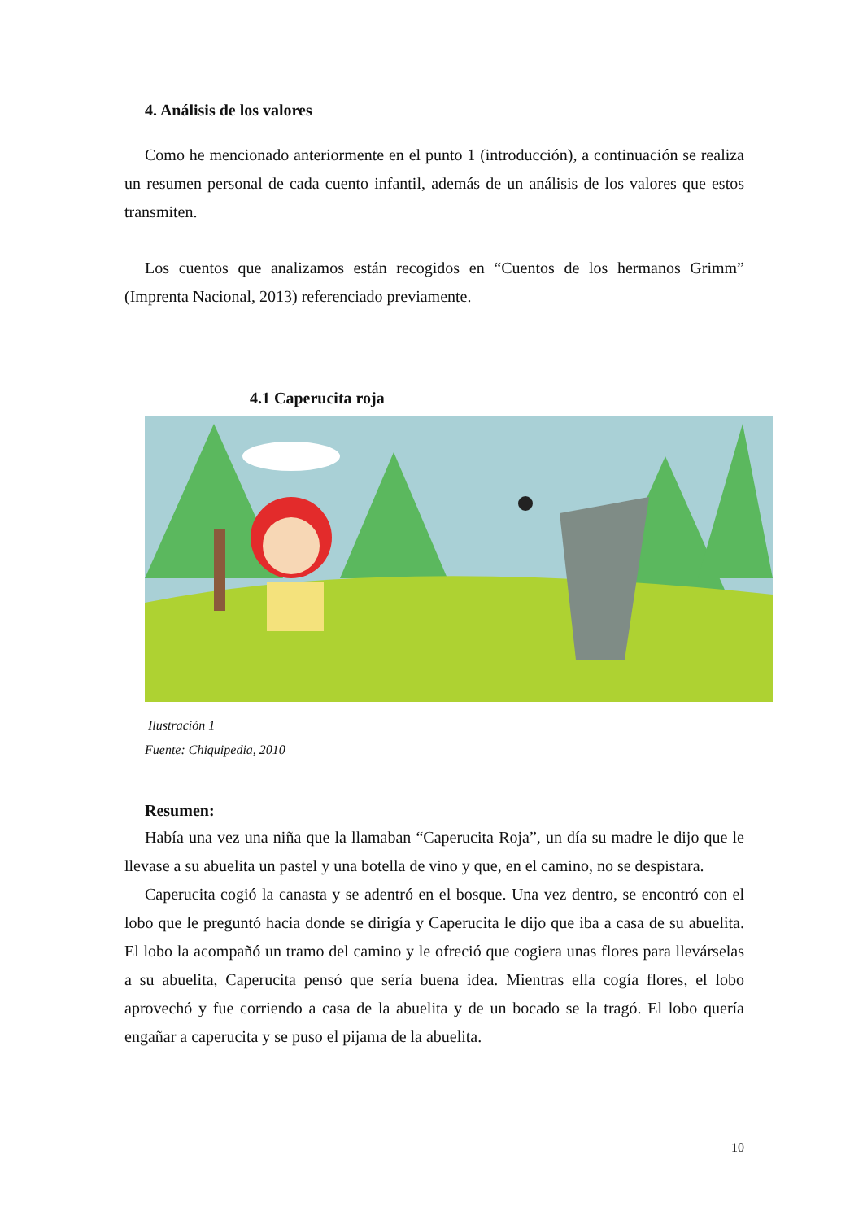4. Análisis de los valores
Como he mencionado anteriormente en el punto 1 (introducción), a continuación se realiza un resumen personal de cada cuento infantil, además de un análisis de los valores que estos transmiten.
Los cuentos que analizamos están recogidos en “Cuentos de los hermanos Grimm” (Imprenta Nacional, 2013) referenciado previamente.
4.1 Caperucita roja
Ilustración 1
Fuente: Chiquipedia, 2010
Resumen:
Había una vez una niña que la llamaban “Caperucita Roja”, un día su madre le dijo que le llevase a su abuelita un pastel y una botella de vino y que, en el camino, no se despistara.
Caperucita cogió la canasta y se adentró en el bosque. Una vez dentro, se encontró con el lobo que le preguntó hacia donde se dirigía y Caperucita le dijo que iba a casa de su abuelita. El lobo la acompañó un tramo del camino y le ofreció que cogiera unas flores para llevárselas a su abuelita, Caperucita pensó que sería buena idea. Mientras ella cogía flores, el lobo aprovechó y fue corriendo a casa de la abuelita y de un bocado se la tragó. El lobo quería engañar a caperucita y se puso el pijama de la abuelita.
10